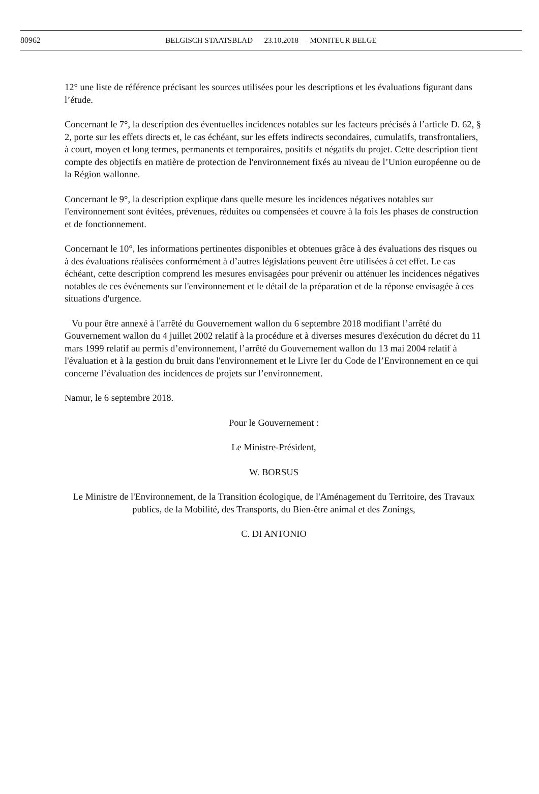80962
BELGISCH STAATSBLAD — 23.10.2018 — MONITEUR BELGE
12° une liste de référence précisant les sources utilisées pour les descriptions et les évaluations figurant dans l’étude.
Concernant le 7°, la description des éventuelles incidences notables sur les facteurs précisés à l’article D. 62, § 2, porte sur les effets directs et, le cas échéant, sur les effets indirects secondaires, cumulatifs, transfrontaliers, à court, moyen et long termes, permanents et temporaires, positifs et négatifs du projet. Cette description tient compte des objectifs en matière de protection de l'environnement fixés au niveau de l’Union européenne ou de la Région wallonne.
Concernant le 9°, la description explique dans quelle mesure les incidences négatives notables sur l'environnement sont évitées, prévenues, réduites ou compensées et couvre à la fois les phases de construction et de fonctionnement.
Concernant le 10°, les informations pertinentes disponibles et obtenues grâce à des évaluations des risques ou à des évaluations réalisées conformément à d’autres législations peuvent être utilisées à cet effet. Le cas échéant, cette description comprend les mesures envisagées pour prévenir ou atténuer les incidences négatives notables de ces événements sur l'environnement et le détail de la préparation et de la réponse envisagée à ces situations d'urgence.
Vu pour être annexé à l'arrêté du Gouvernement wallon du 6 septembre 2018 modifiant l’arrêté du Gouvernement wallon du 4 juillet 2002 relatif à la procédure et à diverses mesures d'exécution du décret du 11 mars 1999 relatif au permis d’environnement, l’arrêté du Gouvernement wallon du 13 mai 2004 relatif à l'évaluation et à la gestion du bruit dans l'environnement et le Livre Ier du Code de l’Environnement en ce qui concerne l’évaluation des incidences de projets sur l’environnement.
Namur, le 6 septembre 2018.
Pour le Gouvernement :
Le Ministre-Président,
W. BORSUS
Le Ministre de l'Environnement, de la Transition écologique, de l'Aménagement du Territoire, des Travaux publics, de la Mobilité, des Transports, du Bien-être animal et des Zonings,
C. DI ANTONIO